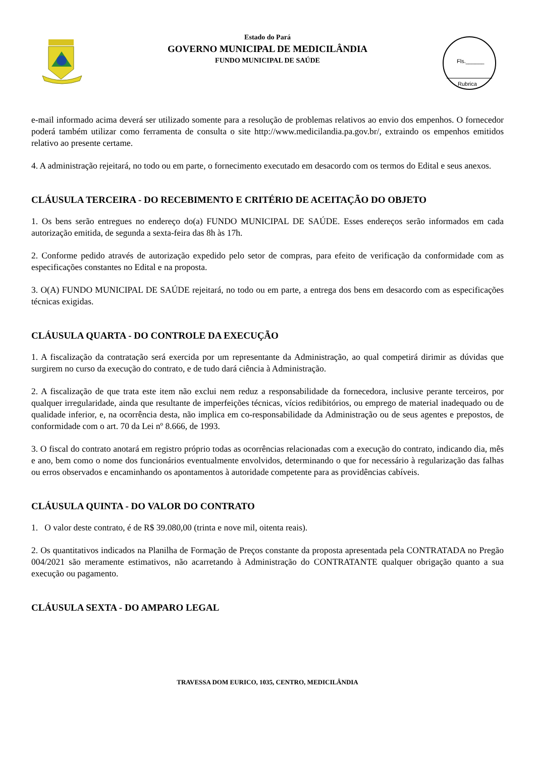Estado do Pará
GOVERNO MUNICIPAL DE MEDICILÂNDIA
FUNDO MUNICIPAL DE SAÚDE
Fls.______
Rubrica
e-mail informado acima deverá ser utilizado somente para a resolução de problemas relativos ao envio dos empenhos. O fornecedor poderá também utilizar como ferramenta de consulta o site http://www.medicilandia.pa.gov.br/, extraindo os empenhos emitidos relativo ao presente certame.
4. A administração rejeitará, no todo ou em parte, o fornecimento executado em desacordo com os termos do Edital e seus anexos.
CLÁUSULA TERCEIRA - DO RECEBIMENTO E CRITÉRIO DE ACEITAÇÃO DO OBJETO
1. Os bens serão entregues no endereço do(a) FUNDO MUNICIPAL DE SAÚDE. Esses endereços serão informados em cada autorização emitida, de segunda a sexta-feira das 8h às 17h.
2. Conforme pedido através de autorização expedido pelo setor de compras, para efeito de verificação da conformidade com as especificações constantes no Edital e na proposta.
3. O(A) FUNDO MUNICIPAL DE SAÚDE rejeitará, no todo ou em parte, a entrega dos bens em desacordo com as especificações técnicas exigidas.
CLÁUSULA QUARTA - DO CONTROLE DA EXECUÇÃO
1. A fiscalização da contratação será exercida por um representante da Administração, ao qual competirá dirimir as dúvidas que surgirem no curso da execução do contrato, e de tudo dará ciência à Administração.
2. A fiscalização de que trata este item não exclui nem reduz a responsabilidade da fornecedora, inclusive perante terceiros, por qualquer irregularidade, ainda que resultante de imperfeições técnicas, vícios redibitórios, ou emprego de material inadequado ou de qualidade inferior, e, na ocorrência desta, não implica em co-responsabilidade da Administração ou de seus agentes e prepostos, de conformidade com o art. 70 da Lei nº 8.666, de 1993.
3. O fiscal do contrato anotará em registro próprio todas as ocorrências relacionadas com a execução do contrato, indicando dia, mês e ano, bem como o nome dos funcionários eventualmente envolvidos, determinando o que for necessário à regularização das falhas ou erros observados e encaminhando os apontamentos à autoridade competente para as providências cabíveis.
CLÁUSULA QUINTA - DO VALOR DO CONTRATO
1. O valor deste contrato, é de R$ 39.080,00 (trinta e nove mil, oitenta reais).
2. Os quantitativos indicados na Planilha de Formação de Preços constante da proposta apresentada pela CONTRATADA no Pregão 004/2021 são meramente estimativos, não acarretando à Administração do CONTRATANTE qualquer obrigação quanto a sua execução ou pagamento.
CLÁUSULA SEXTA - DO AMPARO LEGAL
TRAVESSA DOM EURICO, 1035, CENTRO, MEDICILÂNDIA